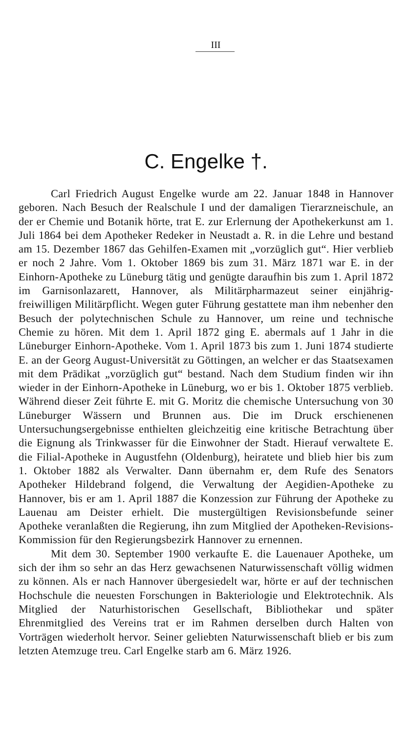III
C. Engelke †.
Carl Friedrich August Engelke wurde am 22. Januar 1848 in Hannover geboren. Nach Besuch der Realschule I und der damaligen Tierarzneischule, an der er Chemie und Botanik hörte, trat E. zur Erlernung der Apothekerkunst am 1. Juli 1864 bei dem Apotheker Redeker in Neustadt a. R. in die Lehre und bestand am 15. Dezember 1867 das Gehilfen-Examen mit „vorzüglich gut“. Hier verblieb er noch 2 Jahre. Vom 1. Oktober 1869 bis zum 31. März 1871 war E. in der Einhorn-Apotheke zu Lüneburg tätig und genügte daraufhin bis zum 1. April 1872 im Garnisonlazarett, Hannover, als Militärpharmazeut seiner einjährig-freiwilligen Militärpflicht. Wegen guter Führung gestattete man ihm nebenher den Besuch der polytechnischen Schule zu Hannover, um reine und technische Chemie zu hören. Mit dem 1. April 1872 ging E. abermals auf 1 Jahr in die Lüneburger Einhorn-Apotheke. Vom 1. April 1873 bis zum 1. Juni 1874 studierte E. an der Georg August-Universität zu Göttingen, an welcher er das Staatsexamen mit dem Prädikat „vorzüglich gut“ bestand. Nach dem Studium finden wir ihn wieder in der Einhorn-Apotheke in Lüneburg, wo er bis 1. Oktober 1875 verblieb. Während dieser Zeit führte E. mit G. Moritz die chemische Untersuchung von 30 Lüneburger Wässern und Brunnen aus. Die im Druck erschienenen Untersuchungsergebnisse enthielten gleichzeitig eine kritische Betrachtung über die Eignung als Trinkwasser für die Einwohner der Stadt. Hierauf verwaltete E. die Filial-Apotheke in Augustfehn (Oldenburg), heiratete und blieb hier bis zum 1. Oktober 1882 als Verwalter. Dann übernahm er, dem Rufe des Senators Apotheker Hildebrand folgend, die Verwaltung der Aegidien-Apotheke zu Hannover, bis er am 1. April 1887 die Konzession zur Führung der Apotheke zu Lauenau am Deister erhielt. Die mustergültigen Revisionsbefunde seiner Apotheke veranlaßten die Regierung, ihn zum Mitglied der Apotheken-Revisions-Kommission für den Regierungsbezirk Hannover zu ernennen.
Mit dem 30. September 1900 verkaufte E. die Lauenauer Apotheke, um sich der ihm so sehr an das Herz gewachsenen Naturwissenschaft völlig widmen zu können. Als er nach Hannover übergesiedelt war, hörte er auf der technischen Hochschule die neuesten Forschungen in Bakteriologie und Elektrotechnik. Als Mitglied der Naturhistorischen Gesellschaft, Bibliothekar und später Ehrenmitglied des Vereins trat er im Rahmen derselben durch Halten von Vorträgen wiederholt hervor. Seiner geliebten Naturwissenschaft blieb er bis zum letzten Atemzuge treu. Carl Engelke starb am 6. März 1926.